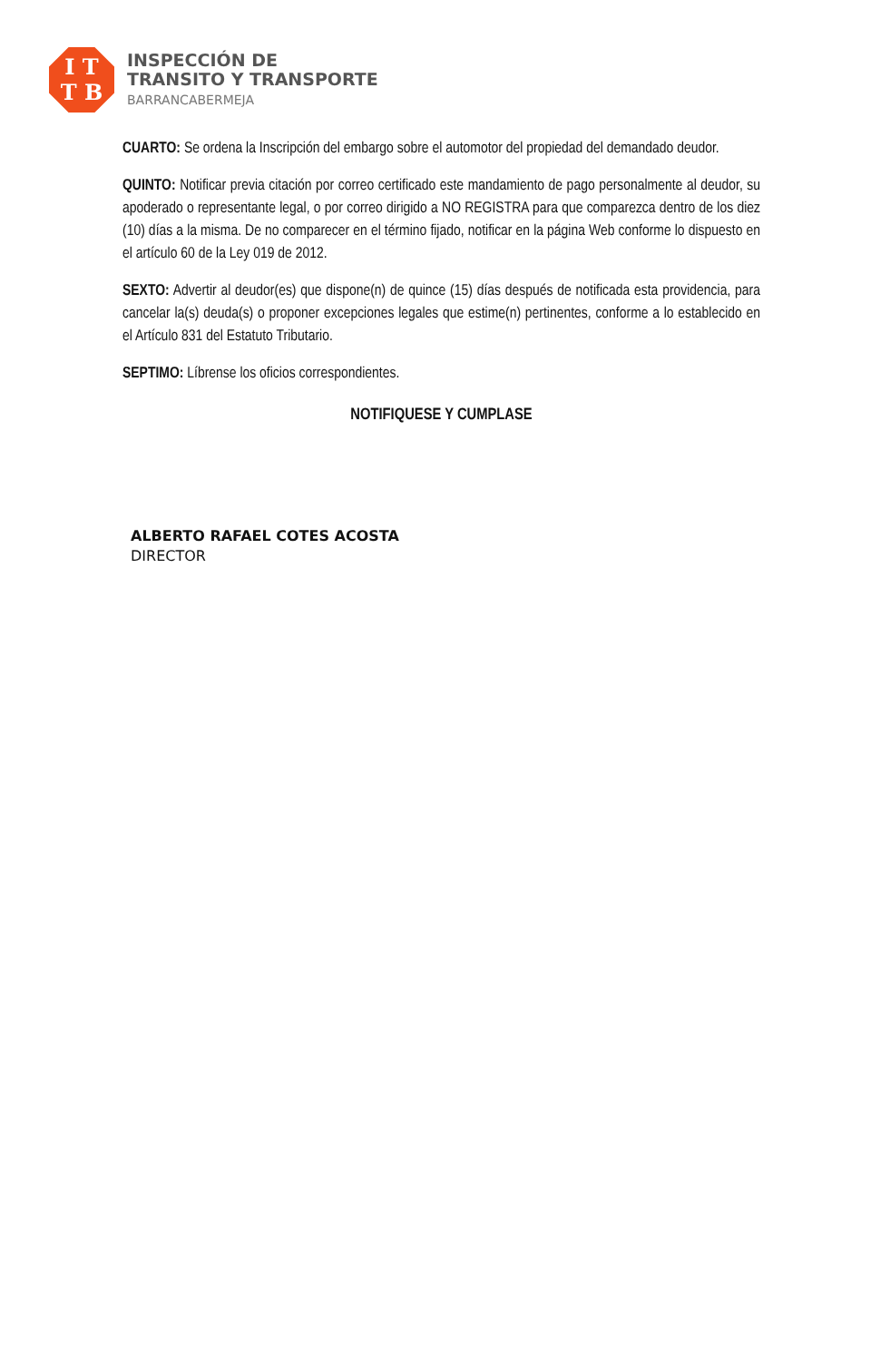I T
T B
INSPECCIÓN DE
TRANSITO Y TRANSPORTE
BARRANCABERMEJA
CUARTO: Se ordena la Inscripción del embargo sobre el automotor del propiedad del demandado deudor.
QUINTO: Notificar previa citación por correo certificado este mandamiento de pago personalmente al deudor, su apoderado o representante legal, o por correo dirigido a NO REGISTRA para que comparezca dentro de los diez (10) días a la misma. De no comparecer en el término fijado, notificar en la página Web conforme lo dispuesto en el artículo 60 de la Ley 019 de 2012.
SEXTO: Advertir al deudor(es) que dispone(n) de quince (15) días después de notificada esta providencia, para cancelar la(s) deuda(s) o proponer excepciones legales que estime(n) pertinentes, conforme a lo establecido en el Artículo 831 del Estatuto Tributario.
SEPTIMO: Líbrense los oficios correspondientes.
NOTIFIQUESE Y CUMPLASE
ALBERTO RAFAEL COTES ACOSTA
DIRECTOR